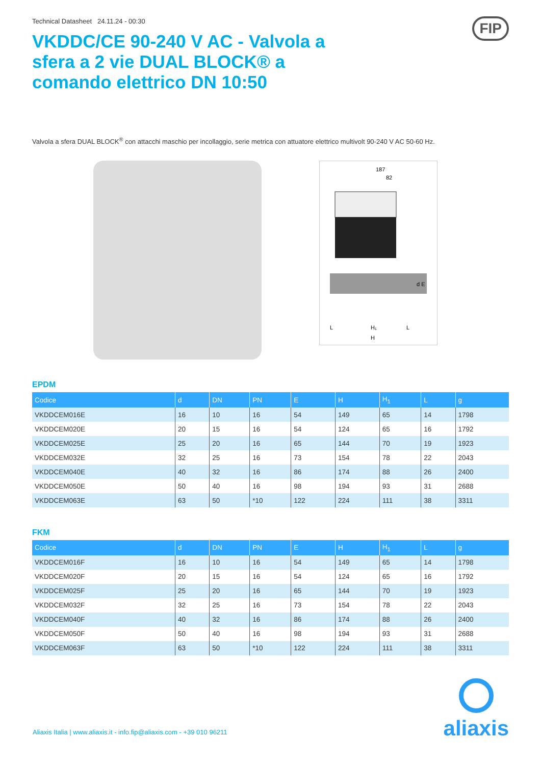FIP
Technical Datasheet 24.11.24 - 00:30
VKDDC/CE 90-240 V AC - Valvola a sfera a 2 vie DUAL BLOCK® a comando elettrico DN 10:50
Valvola a sfera DUAL BLOCK<sup>®</sup> con attacchi maschio per incollaggio, serie metrica con attuatore elettrico multivolt 90-240 V AC 50-60 Hz.
187
82
d E
L
H₁
H
L
EPDM
| Codice | d | DN | PN | E | H | H<sub>1</sub> | L | g |
| --- | --- | --- | --- | --- | --- | --- | --- | --- |
| VKDDCEM016E | 16 | 10 | 16 | 54 | 149 | 65 | 14 | 1798 |
| VKDDCEM020E | 20 | 15 | 16 | 54 | 124 | 65 | 16 | 1792 |
| VKDDCEM025E | 25 | 20 | 16 | 65 | 144 | 70 | 19 | 1923 |
| VKDDCEM032E | 32 | 25 | 16 | 73 | 154 | 78 | 22 | 2043 |
| VKDDCEM040E | 40 | 32 | 16 | 86 | 174 | 88 | 26 | 2400 |
| VKDDCEM050E | 50 | 40 | 16 | 98 | 194 | 93 | 31 | 2688 |
| VKDDCEM063E | 63 | 50 | *10 | 122 | 224 | 111 | 38 | 3311 |
FKM
| Codice | d | DN | PN | E | H | H<sub>1</sub> | L | g |
| --- | --- | --- | --- | --- | --- | --- | --- | --- |
| VKDDCEM016F | 16 | 10 | 16 | 54 | 149 | 65 | 14 | 1798 |
| VKDDCEM020F | 20 | 15 | 16 | 54 | 124 | 65 | 16 | 1792 |
| VKDDCEM025F | 25 | 20 | 16 | 65 | 144 | 70 | 19 | 1923 |
| VKDDCEM032F | 32 | 25 | 16 | 73 | 154 | 78 | 22 | 2043 |
| VKDDCEM040F | 40 | 32 | 16 | 86 | 174 | 88 | 26 | 2400 |
| VKDDCEM050F | 50 | 40 | 16 | 98 | 194 | 93 | 31 | 2688 |
| VKDDCEM063F | 63 | 50 | *10 | 122 | 224 | 111 | 38 | 3311 |
Aliaxis Italia | www.aliaxis.it - info.fip@aliaxis.com - +39 010 96211
aliaxis